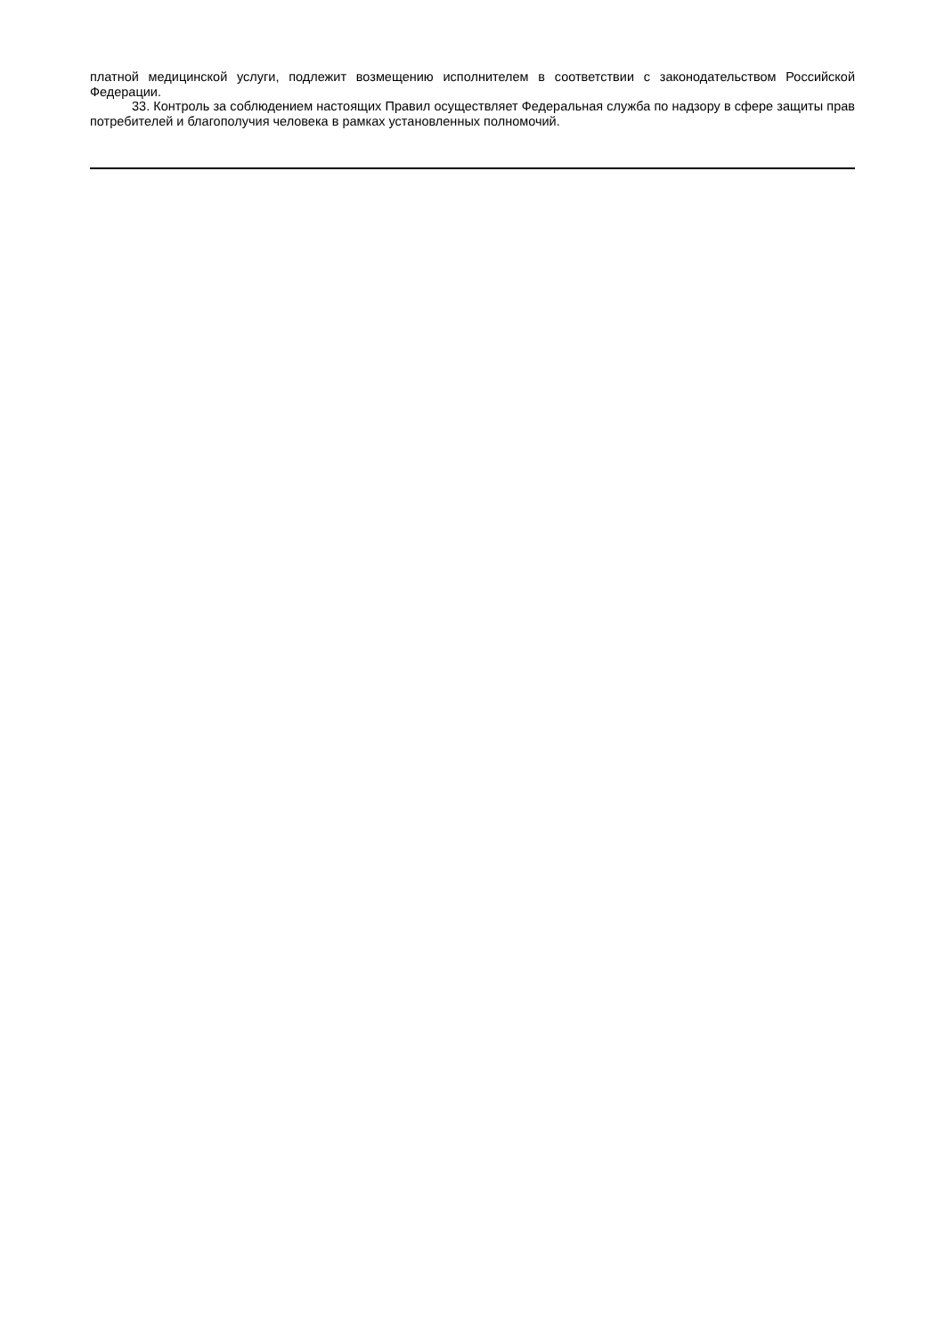платной медицинской услуги, подлежит возмещению исполнителем в соответствии с законодательством Российской Федерации.
33. Контроль за соблюдением настоящих Правил осуществляет Федеральная служба по надзору в сфере защиты прав потребителей и благополучия человека в рамках установленных полномочий.